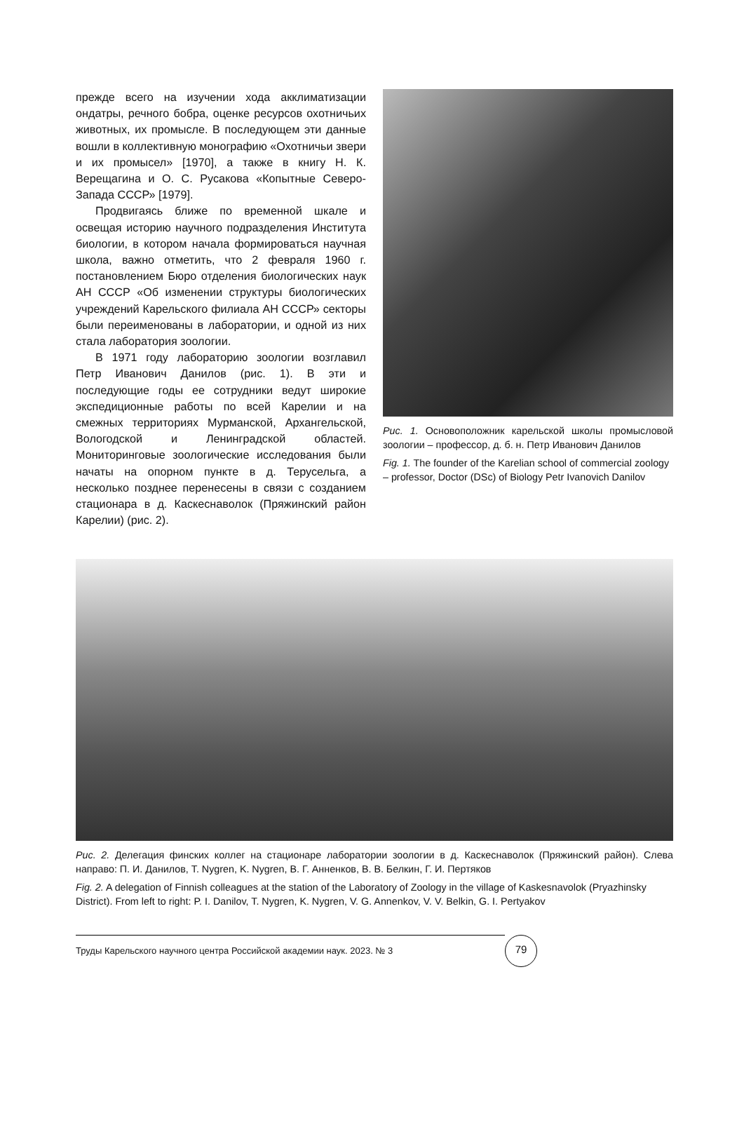прежде всего на изучении хода акклиматизации ондатры, речного бобра, оценке ресурсов охотничьих животных, их промысле. В последующем эти данные вошли в коллективную монографию «Охотничьи звери и их промысел» [1970], а также в книгу Н. К. Верещагина и О. С. Русакова «Копытные Северо-Запада СССР» [1979].
Продвигаясь ближе по временной шкале и освещая историю научного подразделения Института биологии, в котором начала формироваться научная школа, важно отметить, что 2 февраля 1960 г. постановлением Бюро отделения биологических наук АН СССР «Об изменении структуры биологических учреждений Карельского филиала АН СССР» секторы были переименованы в лаборатории, и одной из них стала лаборатория зоологии.
В 1971 году лабораторию зоологии возглавил Петр Иванович Данилов (рис. 1). В эти и последующие годы ее сотрудники ведут широкие экспедиционные работы по всей Карелии и на смежных территориях Мурманской, Архангельской, Вологодской и Ленинградской областей. Мониторинговые зоологические исследования были начаты на опорном пункте в д. Терусельга, а несколько позднее перенесены в связи с созданием стационара в д. Каскеснаволок (Пряжинский район Карелии) (рис. 2).
Рис. 1. Основоположник карельской школы промысловой зоологии – профессор, д. б. н. Петр Иванович Данилов
Fig. 1. The founder of the Karelian school of commercial zoology – professor, Doctor (DSc) of Biology Petr Ivanovich Danilov
Рис. 2. Делегация финских коллег на стационаре лаборатории зоологии в д. Каскеснаволок (Пряжинский район). Слева направо: П. И. Данилов, T. Nygren, K. Nygren, В. Г. Анненков, В. В. Белкин, Г. И. Пертяков
Fig. 2. A delegation of Finnish colleagues at the station of the Laboratory of Zoology in the village of Kaskesnavolok (Pryazhinsky District). From left to right: P. I. Danilov, T. Nygren, K. Nygren, V. G. Annenkov, V. V. Belkin, G. I. Pertyakov
79
Труды Карельского научного центра Российской академии наук. 2023. № 3